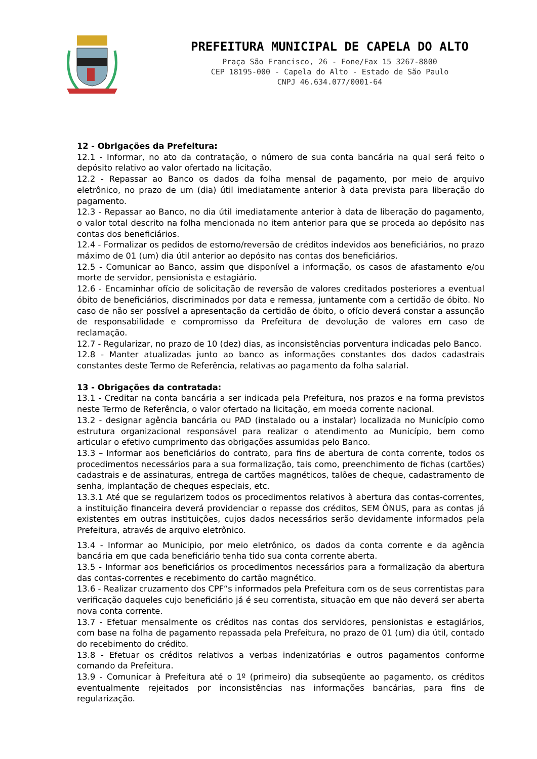PREFEITURA MUNICIPAL DE CAPELA DO ALTO
Praça São Francisco, 26 - Fone/Fax 15 3267-8800
CEP 18195-000 - Capela do Alto - Estado de São Paulo
CNPJ 46.634.077/0001-64
12 - Obrigações da Prefeitura:
12.1 - Informar, no ato da contratação, o número de sua conta bancária na qual será feito o depósito relativo ao valor ofertado na licitação.
12.2 - Repassar ao Banco os dados da folha mensal de pagamento, por meio de arquivo eletrônico, no prazo de um (dia) útil imediatamente anterior à data prevista para liberação do pagamento.
12.3 - Repassar ao Banco, no dia útil imediatamente anterior à data de liberação do pagamento, o valor total descrito na folha mencionada no item anterior para que se proceda ao depósito nas contas dos beneficiários.
12.4 - Formalizar os pedidos de estorno/reversão de créditos indevidos aos beneficiários, no prazo máximo de 01 (um) dia útil anterior ao depósito nas contas dos beneficiários.
12.5 - Comunicar ao Banco, assim que disponível a informação, os casos de afastamento e/ou morte de servidor, pensionista e estagiário.
12.6 - Encaminhar ofício de solicitação de reversão de valores creditados posteriores a eventual óbito de beneficiários, discriminados por data e remessa, juntamente com a certidão de óbito. No caso de não ser possível a apresentação da certidão de óbito, o ofício deverá constar a assunção de responsabilidade e compromisso da Prefeitura de devolução de valores em caso de reclamação.
12.7 - Regularizar, no prazo de 10 (dez) dias, as inconsistências porventura indicadas pelo Banco.
12.8 - Manter atualizadas junto ao banco as informações constantes dos dados cadastrais constantes deste Termo de Referência, relativas ao pagamento da folha salarial.
13 - Obrigações da contratada:
13.1 - Creditar na conta bancária a ser indicada pela Prefeitura, nos prazos e na forma previstos neste Termo de Referência, o valor ofertado na licitação, em moeda corrente nacional.
13.2 - designar agência bancária ou PAD (instalado ou a instalar) localizada no Município como estrutura organizacional responsável para realizar o atendimento ao Município, bem como articular o efetivo cumprimento das obrigações assumidas pelo Banco.
13.3 – Informar aos beneficiários do contrato, para fins de abertura de conta corrente, todos os procedimentos necessários para a sua formalização, tais como, preenchimento de fichas (cartões) cadastrais e de assinaturas, entrega de cartões magnéticos, talões de cheque, cadastramento de senha, implantação de cheques especiais, etc.
13.3.1 Até que se regularizem todos os procedimentos relativos à abertura das contas-correntes, a instituição financeira deverá providenciar o repasse dos créditos, SEM ÔNUS, para as contas já existentes em outras instituições, cujos dados necessários serão devidamente informados pela Prefeitura, através de arquivo eletrônico.
13.4 - Informar ao Municipio, por meio eletrônico, os dados da conta corrente e da agência bancária em que cada beneficiário tenha tido sua conta corrente aberta.
13.5 - Informar aos beneficiários os procedimentos necessários para a formalização da abertura das contas-correntes e recebimento do cartão magnético.
13.6 - Realizar cruzamento dos CPF“s informados pela Prefeitura com os de seus correntistas para verificação daqueles cujo beneficiário já é seu correntista, situação em que não deverá ser aberta nova conta corrente.
13.7 - Efetuar mensalmente os créditos nas contas dos servidores, pensionistas e estagiários, com base na folha de pagamento repassada pela Prefeitura, no prazo de 01 (um) dia útil, contado do recebimento do crédito.
13.8 - Efetuar os créditos relativos a verbas indenizatórias e outros pagamentos conforme comando da Prefeitura.
13.9 - Comunicar à Prefeitura até o 1º (primeiro) dia subseqüente ao pagamento, os créditos eventualmente rejeitados por inconsistências nas informações bancárias, para fins de regularização.